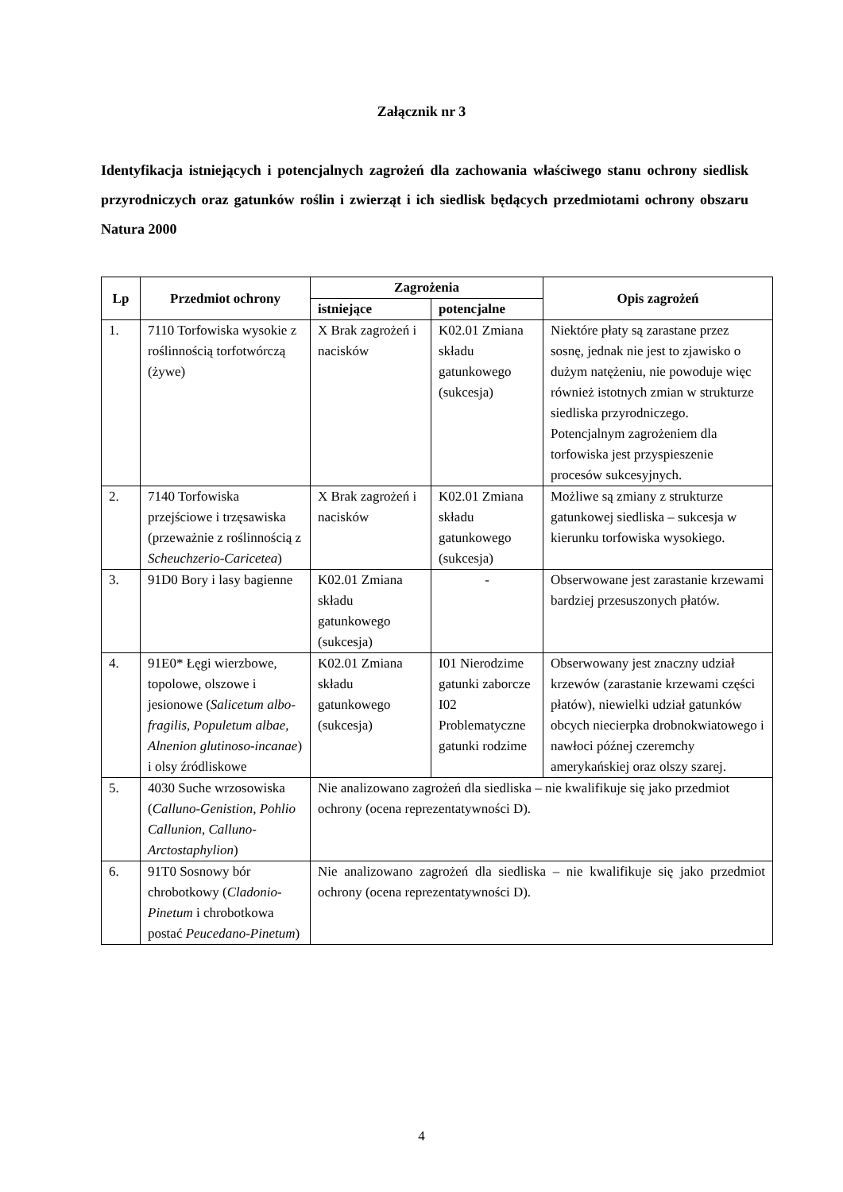Załącznik nr 3
Identyfikacja istniejących i potencjalnych zagrożeń dla zachowania właściwego stanu ochrony siedlisk przyrodniczych oraz gatunków roślin i zwierząt i ich siedlisk będących przedmiotami ochrony obszaru Natura 2000
| Lp | Przedmiot ochrony | Zagrożenia | | Opis zagrożeń |
| --- | --- | --- | --- | --- |
| | | istniejące | potencjalne | |
| 1. | 7110 Torfowiska wysokie z roślinnością torfotwórczą (żywe) | X Brak zagrożeń i nacisków | K02.01 Zmiana składu gatunkowego (sukcesja) | Niektóre płaty są zarastane przez sosnę, jednak nie jest to zjawisko o dużym natężeniu, nie powoduje więc również istotnych zmian w strukturze siedliska przyrodniczego. Potencjalnym zagrożeniem dla torfowiska jest przyspieszenie procesów sukcesyjnych. |
| 2. | 7140 Torfowiska przejściowe i trzęsawiska (przeważnie z roślinnością z Scheuchzerio-Caricetea ) | X Brak zagrożeń i nacisków | K02.01 Zmiana składu gatunkowego (sukcesja) | Możliwe są zmiany z strukturze gatunkowej siedliska – sukcesja w kierunku torfowiska wysokiego. |
| 3. | 91D0 Bory i lasy bagienne | K02.01 Zmiana składu gatunkowego (sukcesja) | - | Obserwowane jest zarastanie krzewami bardziej przesuszonych płatów. |
| 4. | 91E0* Łęgi wierzbowe, topolowe, olszowe i jesionowe ( Salicetum albo-fragilis, Populetum albae, Alnenion glutinoso-incanae ) i olsy źródliskowe | K02.01 Zmiana składu gatunkowego (sukcesja) | I01 Nierodzime gatunki zaborcze I02 Problematyczne gatunki rodzime | Obserwowany jest znaczny udział krzewów (zarastanie krzewami części płatów), niewielki udział gatunków obcych niecierpka drobnokwiatowego i nawłoci późnej czeremchy amerykańskiej oraz olszy szarej. |
| 5. | 4030 Suche wrzosowiska ( Calluno-Genistion, Pohlio Callunion, Calluno-Arctostaphylion ) | Nie analizowano zagrożeń dla siedliska – nie kwalifikuje się jako przedmiot ochrony (ocena reprezentatywności D). | | |
| 6. | 91T0 Sosnowy bór chrobotkowy ( Cladonio-Pinetum i chrobotkowa postać Peucedano-Pinetum ) | Nie analizowano zagrożeń dla siedliska – nie kwalifikuje się jako przedmiot ochrony (ocena reprezentatywności D). | | |
4